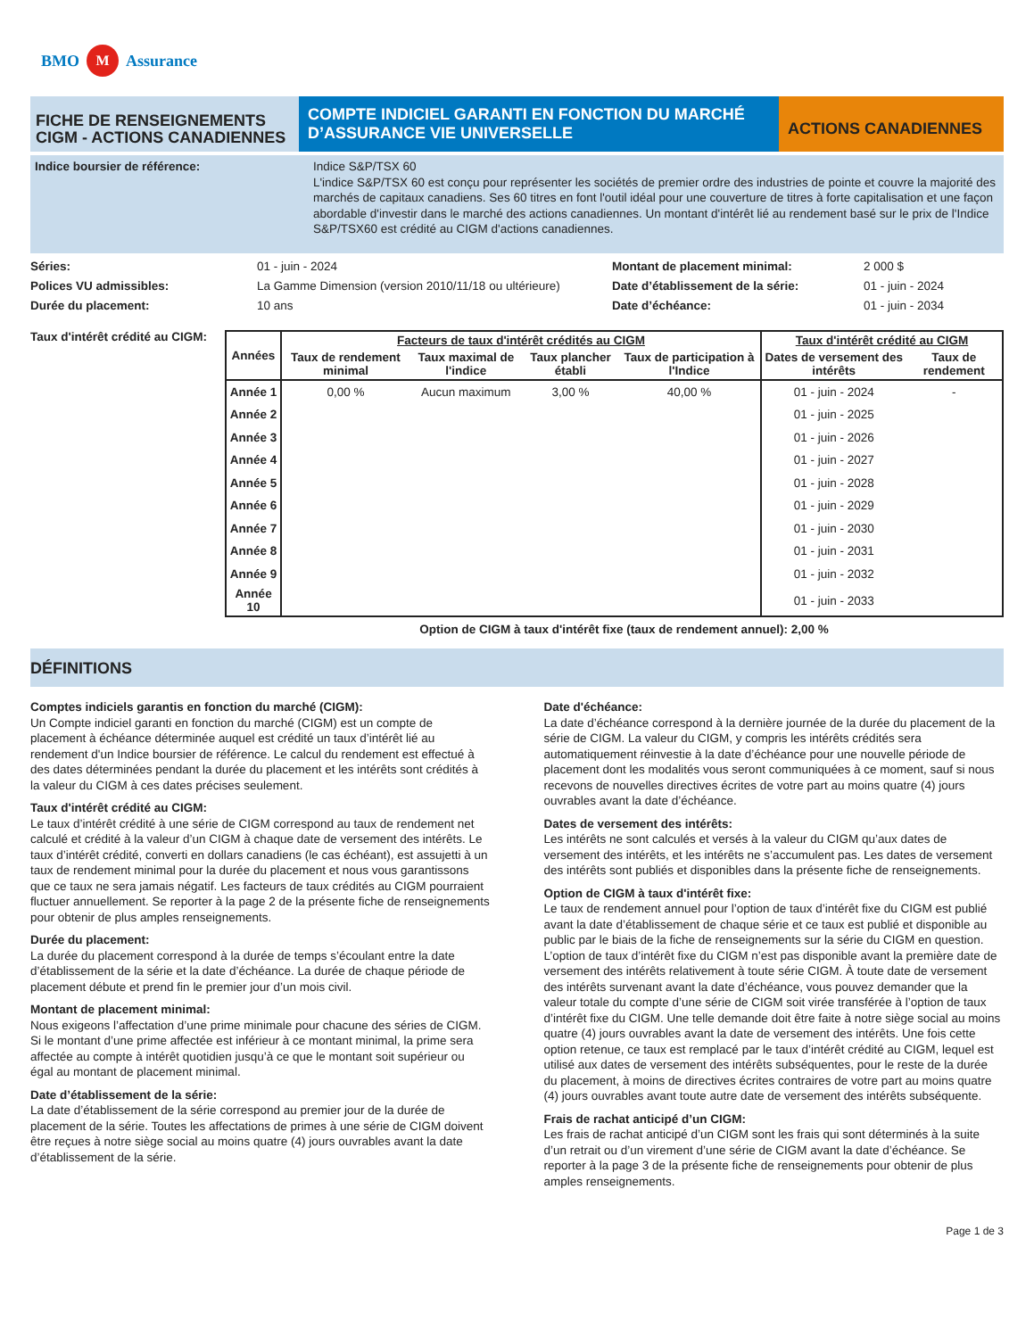BMO M Assurance
FICHE DE RENSEIGNEMENTS
CIGM - ACTIONS CANADIENNES
COMPTE INDICIEL GARANTI EN FONCTION DU MARCHÉ
D’ASSURANCE VIE UNIVERSELLE
ACTIONS CANADIENNES
Indice boursier de référence: Indice S&P/TSX 60
L'indice S&P/TSX 60 est conçu pour représenter les sociétés de premier ordre des industries de pointe et couvre la majorité des marchés de capitaux canadiens. Ses 60 titres en font l'outil idéal pour une couverture de titres à forte capitalisation et une façon abordable d'investir dans le marché des actions canadiennes. Un montant d'intérêt lié au rendement basé sur le prix de l'Indice S&P/TSX60 est crédité au CIGM d'actions canadiennes.
Séries: 01 - juin - 2024 Montant de placement minimal: 2 000 $ Polices VU admissibles: La Gamme Dimension (version 2010/11/18 ou ultérieure) Date d’établissement de la série: 01 - juin - 2024 Durée du placement: 10 ans Date d’échéance: 01 - juin - 2034
Taux d'intérêt crédité au CIGM:
| Années | Facteurs de taux d'intérêt crédités au CIGM | | | | Taux d'intérêt crédité au CIGM | |
| --- | --- | --- | --- | --- | --- | --- |
| | Taux de rendement minimal | Taux maximal de l'indice | Taux plancher établi | Taux de participation à l'Indice | Dates de versement des intérêts | Taux de rendement |
| Année 1 | 0,00 % | Aucun maximum | 3,00 % | 40,00 % | 01 - juin - 2024 | - |
| Année 2 | | | | | 01 - juin - 2025 | |
| Année 3 | | | | | 01 - juin - 2026 | |
| Année 4 | | | | | 01 - juin - 2027 | |
| Année 5 | | | | | 01 - juin - 2028 | |
| Année 6 | | | | | 01 - juin - 2029 | |
| Année 7 | | | | | 01 - juin - 2030 | |
| Année 8 | | | | | 01 - juin - 2031 | |
| Année 9 | | | | | 01 - juin - 2032 | |
| Année 10 | | | | | 01 - juin - 2033 | |
Option de CIGM à taux d'intérêt fixe (taux de rendement annuel): 2,00 %
DÉFINITIONS
Comptes indiciels garantis en fonction du marché (CIGM):
Un Compte indiciel garanti en fonction du marché (CIGM) est un compte de placement à échéance déterminée auquel est crédité un taux d’intérêt lié au rendement d'un Indice boursier de référence. Le calcul du rendement est effectué à des dates déterminées pendant la durée du placement et les intérêts sont crédités à la valeur du CIGM à ces dates précises seulement.
Taux d'intérêt crédité au CIGM:
Le taux d’intérêt crédité à une série de CIGM correspond au taux de rendement net calculé et crédité à la valeur d’un CIGM à chaque date de versement des intérêts. Le taux d’intérêt crédité, converti en dollars canadiens (le cas échéant), est assujetti à un taux de rendement minimal pour la durée du placement et nous vous garantissons que ce taux ne sera jamais négatif. Les facteurs de taux crédités au CIGM pourraient fluctuer annuellement. Se reporter à la page 2 de la présente fiche de renseignements pour obtenir de plus amples renseignements.
Durée du placement:
La durée du placement correspond à la durée de temps s’écoulant entre la date d’établissement de la série et la date d’échéance. La durée de chaque période de placement débute et prend fin le premier jour d’un mois civil.
Montant de placement minimal:
Nous exigeons l’affectation d’une prime minimale pour chacune des séries de CIGM. Si le montant d’une prime affectée est inférieur à ce montant minimal, la prime sera affectée au compte à intérêt quotidien jusqu’à ce que le montant soit supérieur ou égal au montant de placement minimal.
Date d’établissement de la série:
La date d’établissement de la série correspond au premier jour de la durée de placement de la série. Toutes les affectations de primes à une série de CIGM doivent être reçues à notre siège social au moins quatre (4) jours ouvrables avant la date d’établissement de la série.
Date d'échéance:
La date d’échéance correspond à la dernière journée de la durée du placement de la série de CIGM. La valeur du CIGM, y compris les intérêts crédités sera automatiquement réinvestie à la date d’échéance pour une nouvelle période de placement dont les modalités vous seront communiquées à ce moment, sauf si nous recevons de nouvelles directives écrites de votre part au moins quatre (4) jours ouvrables avant la date d’échéance.
Dates de versement des intérêts:
Les intérêts ne sont calculés et versés à la valeur du CIGM qu’aux dates de versement des intérêts, et les intérêts ne s’accumulent pas. Les dates de versement des intérêts sont publiés et disponibles dans la présente fiche de renseignements.
Option de CIGM à taux d'intérêt fixe:
Le taux de rendement annuel pour l’option de taux d’intérêt fixe du CIGM est publié avant la date d’établissement de chaque série et ce taux est publié et disponible au public par le biais de la fiche de renseignements sur la série du CIGM en question. L’option de taux d’intérêt fixe du CIGM n’est pas disponible avant la première date de versement des intérêts relativement à toute série CIGM. À toute date de versement des intérêts survenant avant la date d’échéance, vous pouvez demander que la valeur totale du compte d’une série de CIGM soit virée transférée à l’option de taux d’intérêt fixe du CIGM. Une telle demande doit être faite à notre siège social au moins quatre (4) jours ouvrables avant la date de versement des intérêts. Une fois cette option retenue, ce taux est remplacé par le taux d’intérêt crédité au CIGM, lequel est utilisé aux dates de versement des intérêts subséquentes, pour le reste de la durée du placement, à moins de directives écrites contraires de votre part au moins quatre (4) jours ouvrables avant toute autre date de versement des intérêts subséquente.
Frais de rachat anticipé d’un CIGM:
Les frais de rachat anticipé d’un CIGM sont les frais qui sont déterminés à la suite d’un retrait ou d’un virement d’une série de CIGM avant la date d’échéance. Se reporter à la page 3 de la présente fiche de renseignements pour obtenir de plus amples renseignements.
Page 1 de 3